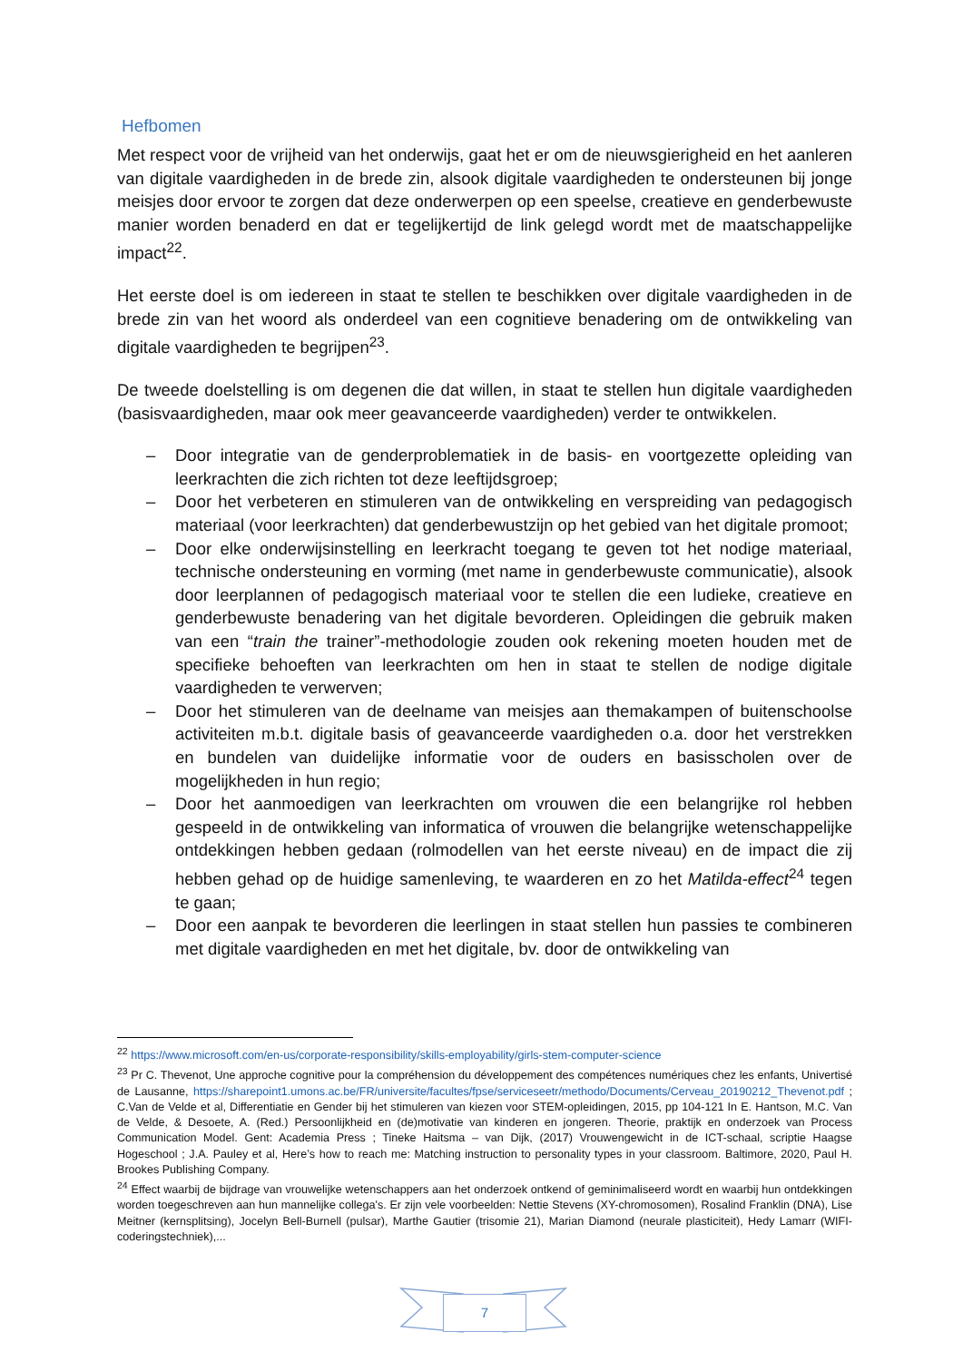Hefbomen
Met respect voor de vrijheid van het onderwijs, gaat het er om de nieuwsgierigheid en het aanleren van digitale vaardigheden in de brede zin, alsook digitale vaardigheden te ondersteunen bij jonge meisjes door ervoor te zorgen dat deze onderwerpen op een speelse, creatieve en genderbewuste manier worden benaderd en dat er tegelijkertijd de link gelegd wordt met de maatschappelijke impact<sup>22</sup>.
Het eerste doel is om iedereen in staat te stellen te beschikken over digitale vaardigheden in de brede zin van het woord als onderdeel van een cognitieve benadering om de ontwikkeling van digitale vaardigheden te begrijpen<sup>23</sup>.
De tweede doelstelling is om degenen die dat willen, in staat te stellen hun digitale vaardigheden (basisvaardigheden, maar ook meer geavanceerde vaardigheden) verder te ontwikkelen.
– Door integratie van de genderproblematiek in de basis- en voortgezette opleiding van leerkrachten die zich richten tot deze leeftijdsgroep;
– Door het verbeteren en stimuleren van de ontwikkeling en verspreiding van pedagogisch materiaal (voor leerkrachten) dat genderbewustzijn op het gebied van het digitale promoot;
– Door elke onderwijsinstelling en leerkracht toegang te geven tot het nodige materiaal, technische ondersteuning en vorming (met name in genderbewuste communicatie), alsook door leerplannen of pedagogisch materiaal voor te stellen die een ludieke, creatieve en genderbewuste benadering van het digitale bevorderen. Opleidingen die gebruik maken van een “train the trainer”-methodologie zouden ook rekening moeten houden met de specifieke behoeften van leerkrachten om hen in staat te stellen de nodige digitale vaardigheden te verwerven;
– Door het stimuleren van de deelname van meisjes aan themakampen of buitenschoolse activiteiten m.b.t. digitale basis of geavanceerde vaardigheden o.a. door het verstrekken en bundelen van duidelijke informatie voor de ouders en basisscholen over de mogelijkheden in hun regio;
– Door het aanmoedigen van leerkrachten om vrouwen die een belangrijke rol hebben gespeeld in de ontwikkeling van informatica of vrouwen die belangrijke wetenschappelijke ontdekkingen hebben gedaan (rolmodellen van het eerste niveau) en de impact die zij hebben gehad op de huidige samenleving, te waarderen en zo het Matilda-effect<sup>24</sup> tegen te gaan;
– Door een aanpak te bevorderen die leerlingen in staat stellen hun passies te combineren met digitale vaardigheden en met het digitale, bv. door de ontwikkeling van
<sup>22</sup> https://www.microsoft.com/en-us/corporate-responsibility/skills-employability/girls-stem-computer-science
<sup>23</sup> Pr C. Thevenot, Une approche cognitive pour la compréhension du développement des compétences numériques chez les enfants, Univertisé de Lausanne, https://sharepoint1.umons.ac.be/FR/universite/facultes/fpse/serviceseetr/methodo/Documents/Cerveau_20190212_Thevenot.pdf ; C.Van de Velde et al, Differentiatie en Gender bij het stimuleren van kiezen voor STEM-opleidingen, 2015, pp 104-121 In E. Hantson, M.C. Van de Velde, & Desoete, A. (Red.) Persoonlijkheid en (de)motivatie van kinderen en jongeren. Theorie, praktijk en onderzoek van Process Communication Model. Gent: Academia Press ; Tineke Haitsma – van Dijk, (2017) Vrouwengewicht in de ICT-schaal, scriptie Haagse Hogeschool ; J.A. Pauley et al, Here’s how to reach me: Matching instruction to personality types in your classroom. Baltimore, 2020, Paul H. Brookes Publishing Company.
<sup>24</sup> Effect waarbij de bijdrage van vrouwelijke wetenschappers aan het onderzoek ontkend of geminimaliseerd wordt en waarbij hun ontdekkingen worden toegeschreven aan hun mannelijke collega's. Er zijn vele voorbeelden: Nettie Stevens (XY-chromosomen), Rosalind Franklin (DNA), Lise Meitner (kernsplitsing), Jocelyn Bell-Burnell (pulsar), Marthe Gautier (trisomie 21), Marian Diamond (neurale plasticiteit), Hedy Lamarr (WIFI-coderingstechniek),...
7